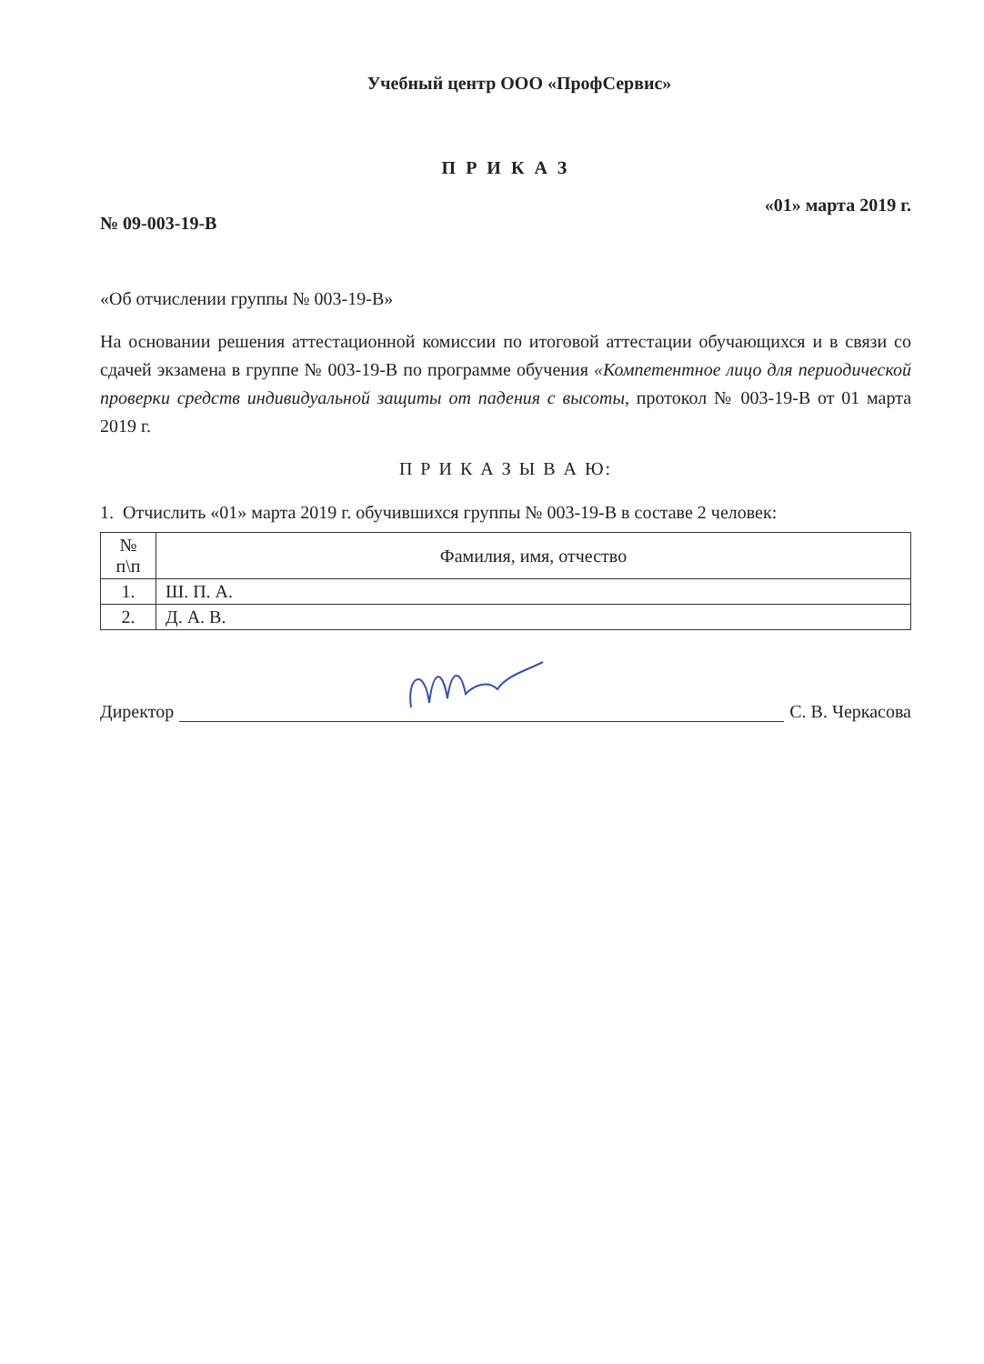Учебный центр ООО «ПрофСервис»
П Р И К А З
№ 09-003-19-В «01» марта 2019 г.
«Об отчислении группы № 003-19-В»
На основании решения аттестационной комиссии по итоговой аттестации обучающихся и в связи со сдачей экзамена в группе № 003-19-В по программе обучения «Компетентное лицо для периодической проверки средств индивидуальной защиты от падения с высоты, протокол № 003-19-В от 01 марта 2019 г.
П Р И К А З Ы В А Ю:
1. Отчислить «01» марта 2019 г. обучившихся группы № 003-19-В в составе 2 человек:
| № п\п | Фамилия, имя, отчество |
| --- | --- |
| 1. | Ш. П. А. |
| 2. | Д. А. В. |
Директор
С. В. Черкасова